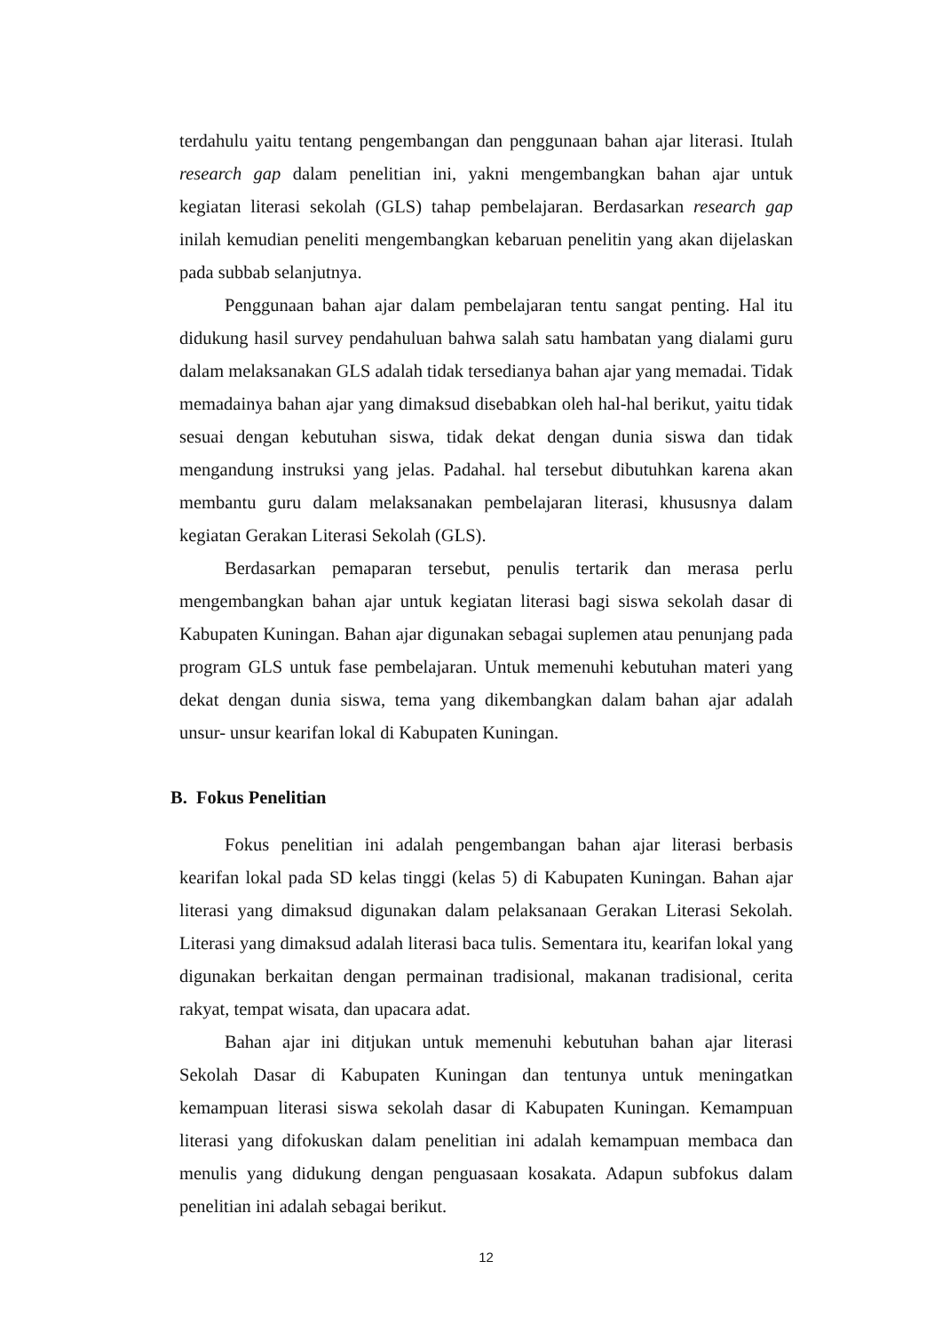terdahulu yaitu tentang pengembangan dan penggunaan bahan ajar literasi. Itulah research gap dalam penelitian ini, yakni mengembangkan bahan ajar untuk kegiatan literasi sekolah (GLS) tahap pembelajaran. Berdasarkan research gap inilah kemudian peneliti mengembangkan kebaruan penelitin yang akan dijelaskan pada subbab selanjutnya.
Penggunaan bahan ajar dalam pembelajaran tentu sangat penting. Hal itu didukung hasil survey pendahuluan bahwa salah satu hambatan yang dialami guru dalam melaksanakan GLS adalah tidak tersedianya bahan ajar yang memadai. Tidak memadainya bahan ajar yang dimaksud disebabkan oleh hal-hal berikut, yaitu tidak sesuai dengan kebutuhan siswa, tidak dekat dengan dunia siswa dan tidak mengandung instruksi yang jelas. Padahal. hal tersebut dibutuhkan karena akan membantu guru dalam melaksanakan pembelajaran literasi, khususnya dalam kegiatan Gerakan Literasi Sekolah (GLS).
Berdasarkan pemaparan tersebut, penulis tertarik dan merasa perlu mengembangkan bahan ajar untuk kegiatan literasi bagi siswa sekolah dasar di Kabupaten Kuningan. Bahan ajar digunakan sebagai suplemen atau penunjang pada program GLS untuk fase pembelajaran. Untuk memenuhi kebutuhan materi yang dekat dengan dunia siswa, tema yang dikembangkan dalam bahan ajar adalah unsur- unsur kearifan lokal di Kabupaten Kuningan.
B. Fokus Penelitian
Fokus penelitian ini adalah pengembangan bahan ajar literasi berbasis kearifan lokal pada SD kelas tinggi (kelas 5) di Kabupaten Kuningan. Bahan ajar literasi yang dimaksud digunakan dalam pelaksanaan Gerakan Literasi Sekolah. Literasi yang dimaksud adalah literasi baca tulis. Sementara itu, kearifan lokal yang digunakan berkaitan dengan permainan tradisional, makanan tradisional, cerita rakyat, tempat wisata, dan upacara adat.
Bahan ajar ini ditjukan untuk memenuhi kebutuhan bahan ajar literasi Sekolah Dasar di Kabupaten Kuningan dan tentunya untuk meningatkan kemampuan literasi siswa sekolah dasar di Kabupaten Kuningan. Kemampuan literasi yang difokuskan dalam penelitian ini adalah kemampuan membaca dan menulis yang didukung dengan penguasaan kosakata. Adapun subfokus dalam penelitian ini adalah sebagai berikut.
12